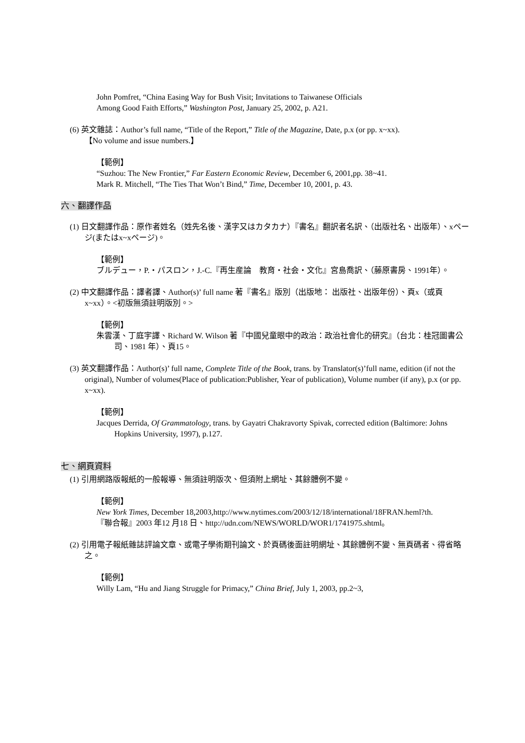John Pomfret, “China Easing Way for Bush Visit; Invitations to Taiwanese Officials
Among Good Faith Efforts,” Washington Post, January 25, 2002, p. A21.
(6) 英文雜誌：Author’s full name, “Title of the Report,” Title of the Magazine, Date, p.x (or pp. x~xx).
【No volume and issue numbers.】
【範例】
“Suzhou: The New Frontier,” Far Eastern Economic Review, December 6, 2001,pp. 38~41.
Mark R. Mitchell, “The Ties That Won’t Bind,” Time, December 10, 2001, p. 43.
六、翻譯作品
(1) 日文翻譯作品：原作者姓名（姓先名後、漢字又はカタカナ）『書名』翻訳者名訳、（出版社名、出版年）、xページ(またはx~xページ)。
【範例】
ブルデュー，P.・パスロン，J.-C.『再生産論　教育・社会・文化』宮島喬訳、（藤原書房、1991年）。
(2) 中文翻譯作品：譯者譯、Author(s)’ full name 著『書名』版別（出版地： 出版社、出版年份）、頁x（或頁x~xx）。<初版無須註明版別。>
【範例】
朱雲漢、丁庭宇譯、Richard W. Wilson 著『中國兒童眼中的政治：政治社會化的研究』（台北：桂冠圖書公司、1981 年）、頁15。
(3) 英文翻譯作品：Author(s)’ full name, Complete Title of the Book, trans. by Translator(s)’full name, edition (if not the original), Number of volumes(Place of publication:Publisher, Year of publication), Volume number (if any), p.x (or pp. x~xx).
【範例】
Jacques Derrida, Of Grammatology, trans. by Gayatri Chakravorty Spivak, corrected edition (Baltimore: Johns Hopkins University, 1997), p.127.
七、網頁資料
(1) 引用網路版報紙的一般報導、無須註明版次、但須附上網址、其餘體例不變。
【範例】
New York Times, December 18,2003,http://www.nytimes.com/2003/12/18/international/18FRAN.heml?th.
『聯合報』2003 年12 月18 日、http://udn.com/NEWS/WORLD/WOR1/1741975.shtml。
(2) 引用電子報紙雜誌評論文章、或電子學術期刊論文、於頁碼後面註明網址、其餘體例不變、無頁碼者、得省略之。
【範例】
Willy Lam, “Hu and Jiang Struggle for Primacy,” China Brief, July 1, 2003, pp.2~3,